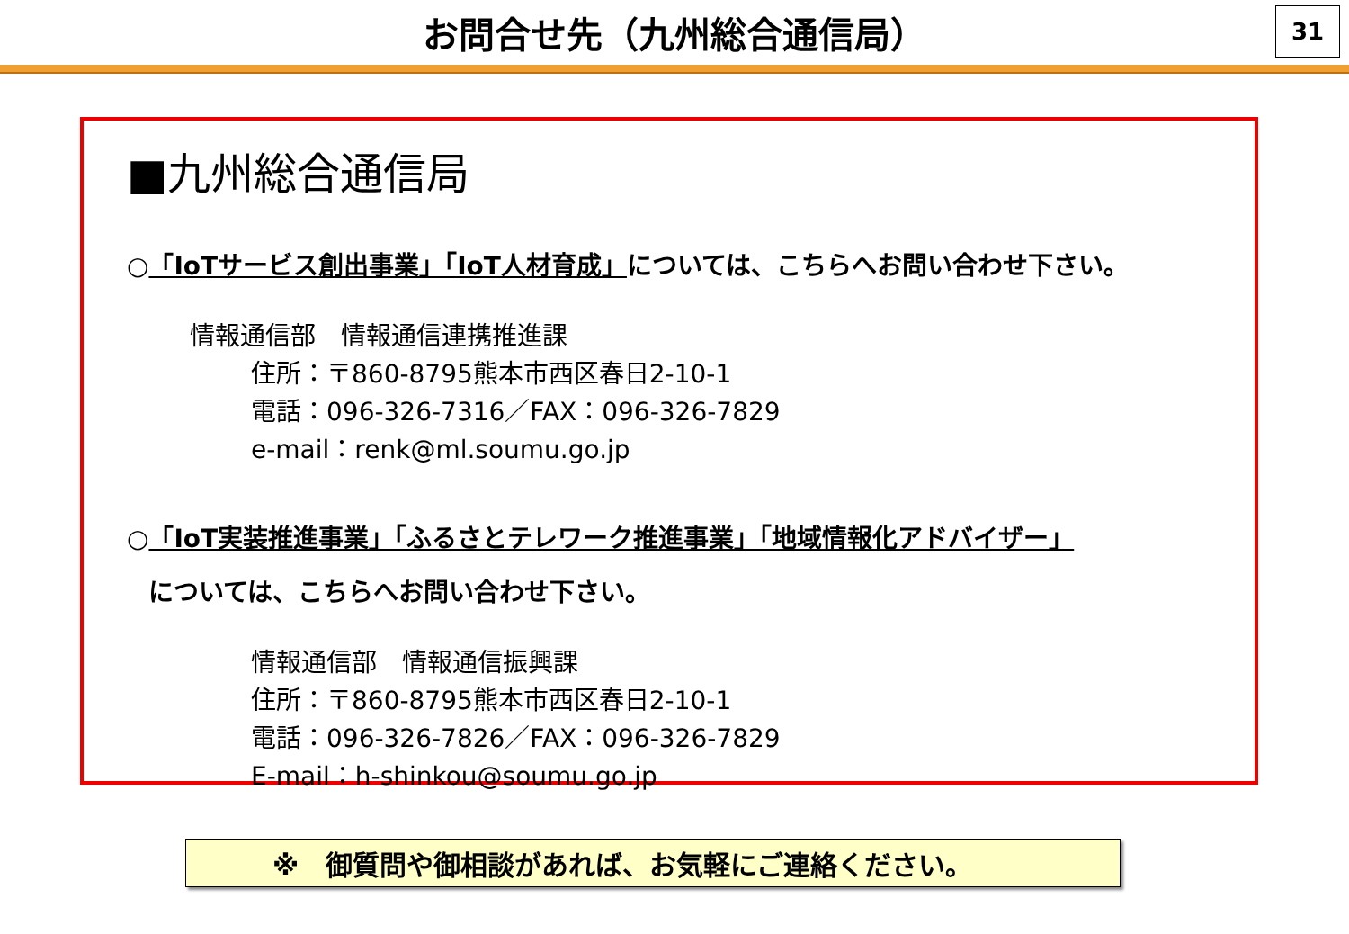お問合せ先（九州総合通信局）
31
■九州総合通信局
○「IoTサービス創出事業」「IoT人材育成」については、こちらへお問い合わせ下さい。
情報通信部　情報通信連携推進課
住所：〒860-8795熊本市西区春日2-10-1
電話：096-326-7316／FAX：096-326-7829
e-mail：renk@ml.soumu.go.jp
○「IoT実装推進事業」「ふるさとテレワーク推進事業」「地域情報化アドバイザー」
については、こちらへお問い合わせ下さい。
情報通信部　情報通信振興課
住所：〒860-8795熊本市西区春日2-10-1
電話：096-326-7826／FAX：096-326-7829
E-mail：h-shinkou@soumu.go.jp
※　御質問や御相談があれば、お気軽にご連絡ください。